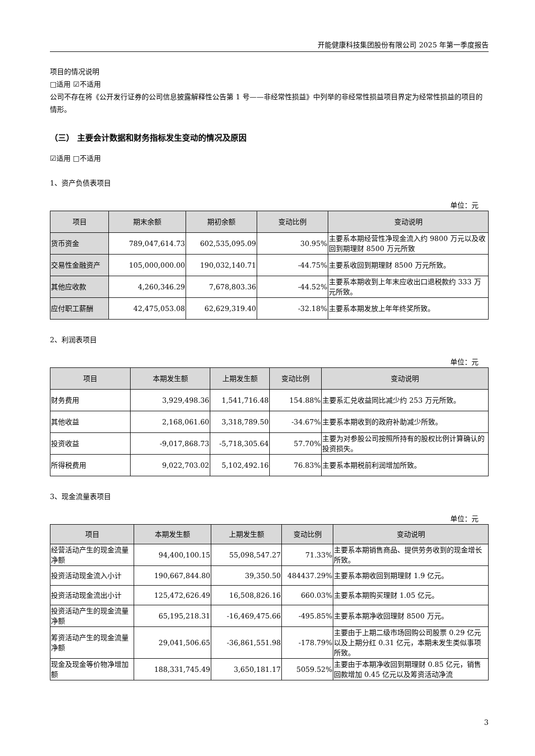开能健康科技集团股份有限公司 2025 年第一季度报告
项目的情况说明
□适用 ☑不适用
公司不存在将《公开发行证券的公司信息披露解释性公告第 1 号——非经常性损益》中列举的非经常性损益项目界定为经常性损益的项目的情形。
（三） 主要会计数据和财务指标发生变动的情况及原因
☑适用 □不适用
1、资产负债表项目
单位：元
| 项目 | 期末余额 | 期初余额 | 变动比例 | 变动说明 |
| --- | --- | --- | --- | --- |
| 货币资金 | 789,047,614.73 | 602,535,095.09 | 30.95% | 主要系本期经营性净现金流入约 9800 万元以及收回到期理财 8500 万元所致 |
| 交易性金融资产 | 105,000,000.00 | 190,032,140.71 | -44.75% | 主要系收回到期理财 8500 万元所致。 |
| 其他应收款 | 4,260,346.29 | 7,678,803.36 | -44.52% | 主要系本期收到上年末应收出口退税款约 333 万元所致。 |
| 应付职工薪酬 | 42,475,053.08 | 62,629,319.40 | -32.18% | 主要系本期发放上年年终奖所致。 |
2、利润表项目
单位：元
| 项目 | 本期发生额 | 上期发生额 | 变动比例 | 变动说明 |
| --- | --- | --- | --- | --- |
| 财务费用 | 3,929,498.36 | 1,541,716.48 | 154.88% | 主要系汇兑收益同比减少约 253 万元所致。 |
| 其他收益 | 2,168,061.60 | 3,318,789.50 | -34.67% | 主要系本期收到的政府补助减少所致。 |
| 投资收益 | -9,017,868.73 | -5,718,305.64 | 57.70% | 主要为对参股公司按照所持有的股权比例计算确认的投资损失。 |
| 所得税费用 | 9,022,703.02 | 5,102,492.16 | 76.83% | 主要系本期税前利润增加所致。 |
3、现金流量表项目
单位：元
| 项目 | 本期发生额 | 上期发生额 | 变动比例 | 变动说明 |
| --- | --- | --- | --- | --- |
| 经营活动产生的现金流量净额 | 94,400,100.15 | 55,098,547.27 | 71.33% | 主要系本期销售商品、提供劳务收到的现金增长所致。 |
| 投资活动现金流入小计 | 190,667,844.80 | 39,350.50 | 484437.29% | 主要系本期收回到期理财 1.9 亿元。 |
| 投资活动现金流出小计 | 125,472,626.49 | 16,508,826.16 | 660.03% | 主要系本期购买理财 1.05 亿元。 |
| 投资活动产生的现金流量净额 | 65,195,218.31 | -16,469,475.66 | -495.85% | 主要系本期净收回理财 8500 万元。 |
| 筹资活动产生的现金流量净额 | 29,041,506.65 | -36,861,551.98 | -178.79% | 主要由于上期二级市场回购公司股票 0.29 亿元以及上期分红 0.31 亿元，本期未发生类似事项所致。 |
| 现金及现金等价物净增加额 | 188,331,745.49 | 3,650,181.17 | 5059.52% | 主要由于本期净收回到期理财 0.85 亿元，销售回款增加 0.45 亿元以及筹资活动净流 |
3